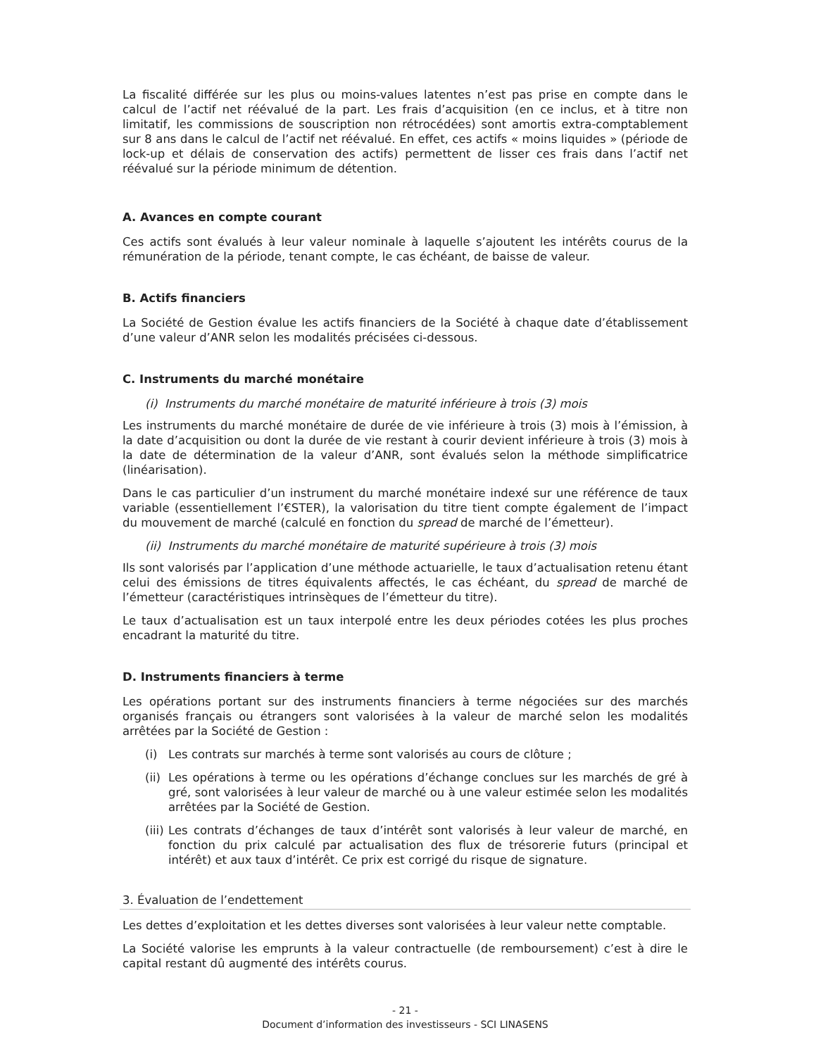La fiscalité différée sur les plus ou moins-values latentes n’est pas prise en compte dans le calcul de l’actif net réévalué de la part. Les frais d’acquisition (en ce inclus, et à titre non limitatif, les commissions de souscription non rétrocédées) sont amortis extra-comptablement sur 8 ans dans le calcul de l’actif net réévalué. En effet, ces actifs « moins liquides » (période de lock-up et délais de conservation des actifs) permettent de lisser ces frais dans l’actif net réévalué sur la période minimum de détention.
A. Avances en compte courant
Ces actifs sont évalués à leur valeur nominale à laquelle s’ajoutent les intérêts courus de la rémunération de la période, tenant compte, le cas échéant, de baisse de valeur.
B. Actifs financiers
La Société de Gestion évalue les actifs financiers de la Société à chaque date d’établissement d’une valeur d’ANR selon les modalités précisées ci-dessous.
C. Instruments du marché monétaire
(i) Instruments du marché monétaire de maturité inférieure à trois (3) mois
Les instruments du marché monétaire de durée de vie inférieure à trois (3) mois à l’émission, à la date d’acquisition ou dont la durée de vie restant à courir devient inférieure à trois (3) mois à la date de détermination de la valeur d’ANR, sont évalués selon la méthode simplificatrice (linéarisation).
Dans le cas particulier d’un instrument du marché monétaire indexé sur une référence de taux variable (essentiellement l’€STER), la valorisation du titre tient compte également de l’impact du mouvement de marché (calculé en fonction du spread de marché de l’émetteur).
(ii) Instruments du marché monétaire de maturité supérieure à trois (3) mois
Ils sont valorisés par l’application d’une méthode actuarielle, le taux d’actualisation retenu étant celui des émissions de titres équivalents affectés, le cas échéant, du spread de marché de l’émetteur (caractéristiques intrinsèques de l’émetteur du titre).
Le taux d’actualisation est un taux interpolé entre les deux périodes cotées les plus proches encadrant la maturité du titre.
D. Instruments financiers à terme
Les opérations portant sur des instruments financiers à terme négociées sur des marchés organisés français ou étrangers sont valorisées à la valeur de marché selon les modalités arrêtées par la Société de Gestion :
(i) Les contrats sur marchés à terme sont valorisés au cours de clôture ;
(ii) Les opérations à terme ou les opérations d’échange conclues sur les marchés de gré à gré, sont valorisées à leur valeur de marché ou à une valeur estimée selon les modalités arrêtées par la Société de Gestion.
(iii) Les contrats d’échanges de taux d’intérêt sont valorisés à leur valeur de marché, en fonction du prix calculé par actualisation des flux de trésorerie futurs (principal et intérêt) et aux taux d’intérêt. Ce prix est corrigé du risque de signature.
3. Évaluation de l’endettement
Les dettes d’exploitation et les dettes diverses sont valorisées à leur valeur nette comptable.
La Société valorise les emprunts à la valeur contractuelle (de remboursement) c’est à dire le capital restant dû augmenté des intérêts courus.
- 21 -
Document d’information des investisseurs - SCI LINASENS